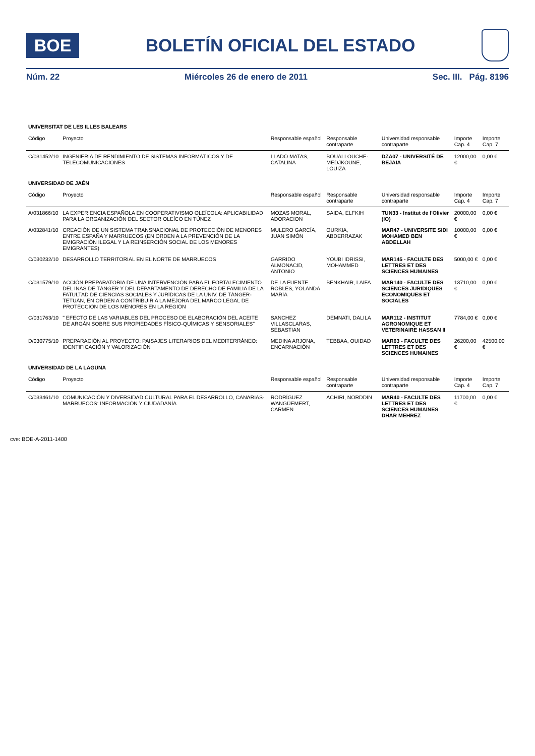BOE
BOLETÍN OFICIAL DEL ESTADO
Núm. 22 Miércoles 26 de enero de 2011 Sec. III. Pág. 8196
| UNIVERSITAT DE LES ILLES BALEARS | | | | | | |
| Código | Proyecto | Responsable español | Responsable contraparte | Universidad responsable contraparte | Importe Cap. 4 | Importe Cap. 7 |
| C/031452/10 | INGENIERIA DE RENDIMIENTO DE SISTEMAS INFORMÁTICOS Y DE TELECOMUNICACIONES | LLADÓ MATAS, CATALINA | BOUALLOUCHE-MEDJKOUNE, LOUIZA | DZA07 - UNIVERSITÉ DE BEJAIA | 12000,00 € | 0,00 € |
| UNIVERSIDAD DE JAÉN | | | | | | |
| Código | Proyecto | Responsable español | Responsable contraparte | Universidad responsable contraparte | Importe Cap. 4 | Importe Cap. 7 |
| A/031866/10 | LA EXPERIENCIA ESPAÑOLA EN COOPERATIVISMO OLEÍCOLA: APLICABILIDAD PARA LA ORGANIZACIÓN DEL SECTOR OLEÍCO EN TÚNEZ | MOZAS MORAL, ADORACION | SAIDA, ELFKIH | TUN33 - Institut de l'Olivier (IO) | 20000,00 € | 0,00 € |
| A/032841/10 | CREACIÓN DE UN SISTEMA TRANSNACIONAL DE PROTECCIÓN DE MENORES ENTRE ESPAÑA Y MARRUECOS (EN ORDEN A LA PREVENCIÓN DE LA EMIGRACIÓN ILEGAL Y LA REINSERCIÓN SOCIAL DE LOS MENORES EMIGRANTES) | MULERO GARCÍA, JUAN SIMÓN | OURKIA, ABDERRAZAK | MAR47 - UNIVERSITE SIDI MOHAMED BEN ABDELLAH | 10000,00 € | 0,00 € |
| C/030232/10 | DESARROLLO TERRITORIAL EN EL NORTE DE MARRUECOS | GARRIDO ALMONACID, ANTONIO | YOUBI IDRISSI, MOHAMMED | MAR145 - FACULTE DES LETTRES ET DES SCIENCES HUMAINES | 5000,00 € | 0,00 € |
| C/031579/10 | ACCIÓN PREPARATORIA DE UNA INTERVENCIÓN PARA EL FORTALECIMIENTO DEL INAS DE TÁNGER Y DEL DEPARTAMENTO DE DERECHO DE FAMILIA DE LA FATULTAD DE CIENCIAS SOCIALES Y JURÍDICAS DE LA UNIV. DE TÁNGER-TETUÁN, EN ORDEN A CONTRIBUIR A LA MEJORA DEL MARCO LEGAL DE PROTECCIÓN DE LOS MENORES EN LA REGIÓN | DE LA FUENTE ROBLES, YOLANDA MARÍA | BENKHAIR, LAIFA | MAR140 - FACULTE DES SCIENCES JURIDIQUES ECONOMIQUES ET SOCIALES | 13710,00 € | 0,00 € |
| C/031763/10 | " EFECTO DE LAS VARIABLES DEL PROCESO DE ELABORACIÓN DEL ACEITE DE ARGÁN SOBRE SUS PROPIEDADES FÍSICO-QUÍMICAS Y SENSORIALES" | SANCHEZ VILLASCLARAS, SEBASTIAN | DEMNATI, DALILA | MAR112 - INSTITUT AGRONOMIQUE ET VETERINAIRE HASSAN II | 7784,00 € | 0,00 € |
| D/030775/10 | PREPARACIÓN AL PROYECTO: PAISAJES LITERARIOS DEL MEDITERRÁNEO: IDENTIFICACIÓN Y VALORIZACIÓN | MEDINA ARJONA, ENCARNACIÓN | TEBBAA, OUIDAD | MAR63 - FACULTE DES LETTRES ET DES SCIENCES HUMAINES | 26200,00 € | 42500,00 € |
| UNIVERSIDAD DE LA LAGUNA | | | | | | |
| Código | Proyecto | Responsable español | Responsable contraparte | Universidad responsable contraparte | Importe Cap. 4 | Importe Cap. 7 |
| C/033461/10 | COMUNICACIÓN Y DIVERSIDAD CULTURAL PARA EL DESARROLLO, CANARIAS-MARRUECOS: INFORMACIÓN Y CIUDADANÍA | RODRÍGUEZ WANGÜEMERT, CARMEN | ACHIRI, NORDDIN | MAR40 - FACULTE DES LETTRES ET DES SCIENCES HUMAINES DHAR MEHREZ | 11700,00 € | 0,00 € |
cve: BOE-A-2011-1400